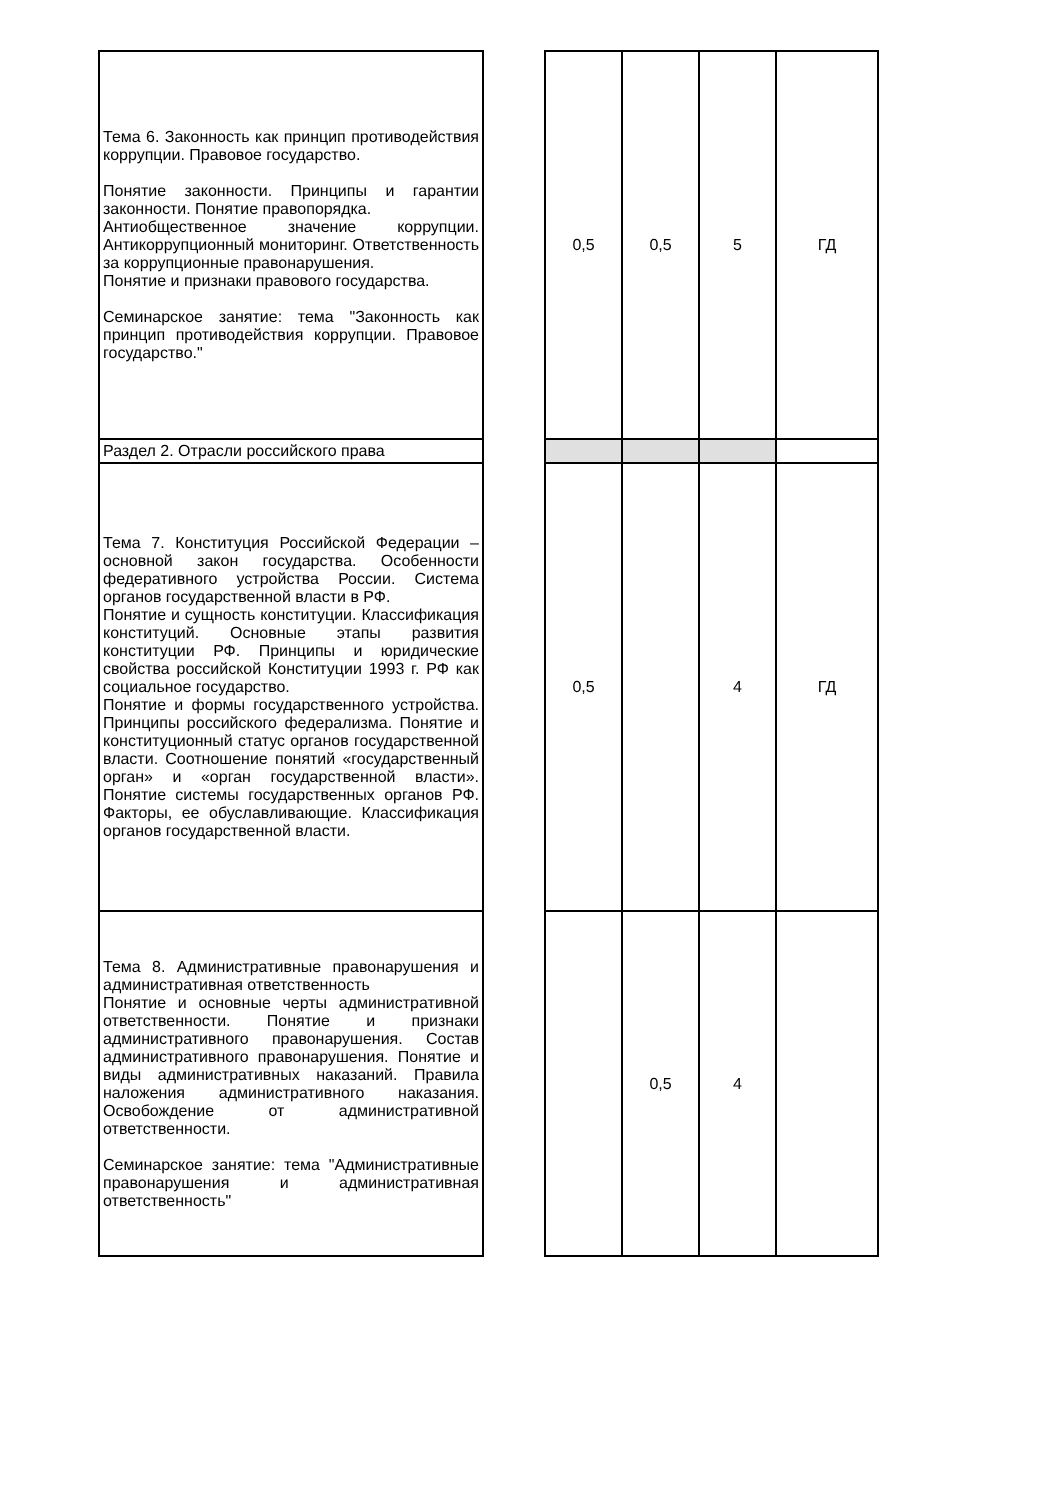| Тема 6. Законность как принцип противодействия коррупции. Правовое государство. Понятие законности. Принципы и гарантии законности. Понятие правопорядка. Антиобщественное значение коррупции. Антикоррупционный мониторинг. Ответственность за коррупционные правонарушения. Понятие и признаки правового государства. Семинарское занятие: тема "Законность как принцип противодействия коррупции. Правовое государство." | | 0,5 | 0,5 | 5 | ГД |
| Раздел 2. Отрасли российского права | | | | | |
| Тема 7. Конституция Российской Федерации – основной закон государства. Особенности федеративного устройства России. Система органов государственной власти в РФ. Понятие и сущность конституции. Классификация конституций. Основные этапы развития конституции РФ. Принципы и юридические свойства российской Конституции 1993 г. РФ как социальное государство. Понятие и формы государственного устройства. Принципы российского федерализма. Понятие и конституционный статус органов государственной власти. Соотношение понятий «государственный орган» и «орган государственной власти». Понятие системы государственных органов РФ. Факторы, ее обуславливающие. Классификация органов государственной власти. | | 0,5 | | 4 | ГД |
| Тема 8. Административные правонарушения и административная ответственность Понятие и основные черты административной ответственности. Понятие и признаки административного правонарушения. Состав административного правонарушения. Понятие и виды административных наказаний. Правила наложения административного наказания. Освобождение от административной ответственности. Семинарское занятие: тема "Административные правонарушения и административная ответственность" | | | 0,5 | 4 | |